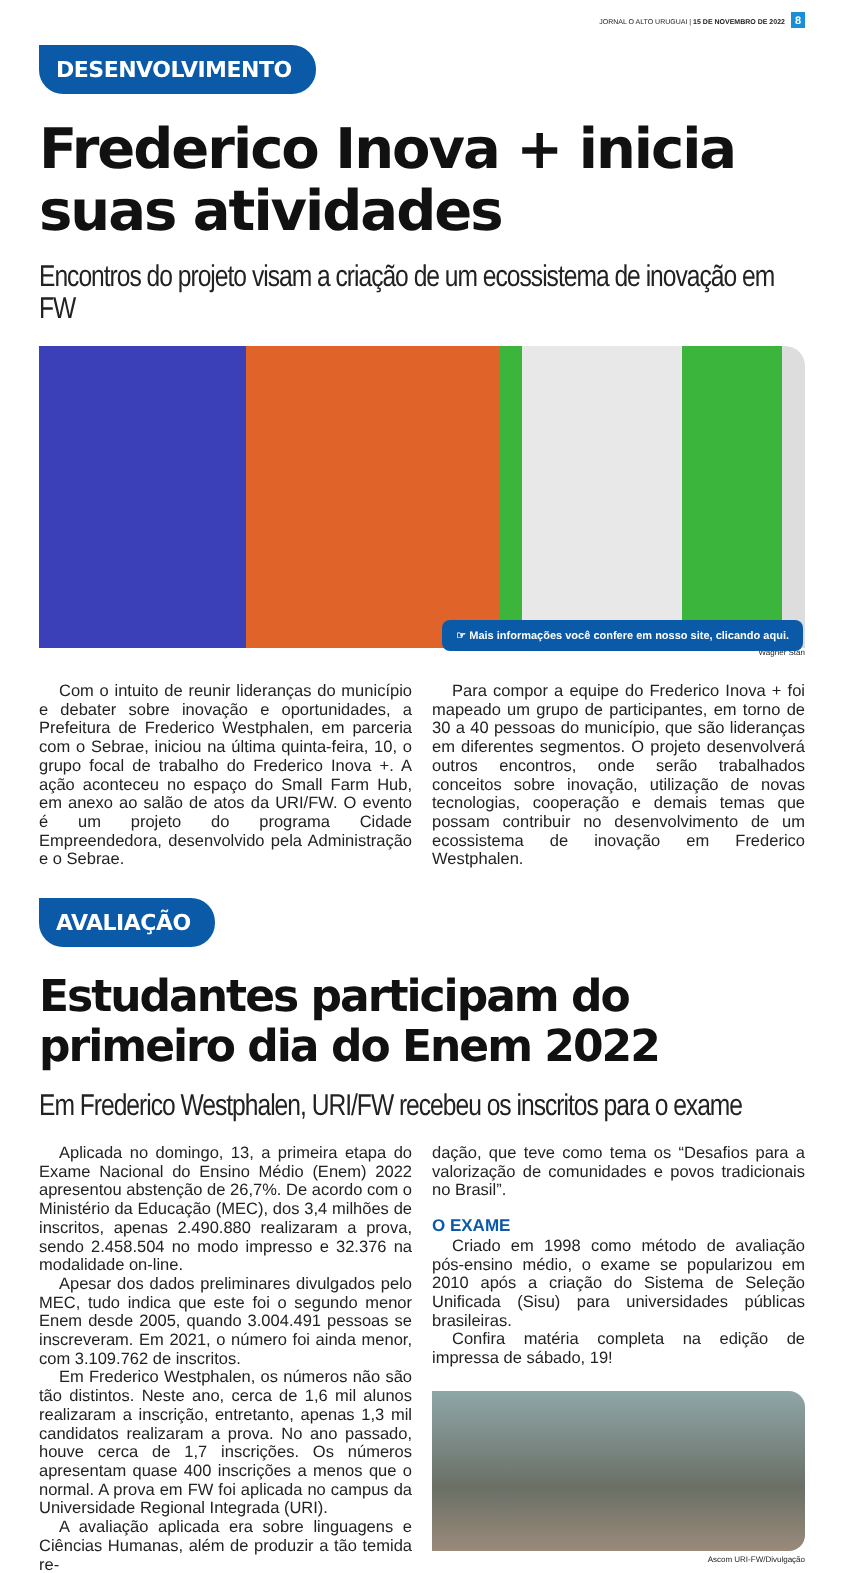JORNAL O ALTO URUGUAI | 15 DE NOVEMBRO DE 2022 8
DESENVOLVIMENTO
Frederico Inova + inicia suas atividades
Encontros do projeto visam a criação de um ecossistema de inovação em FW
☞ Mais informações você confere em nosso site, clicando aqui.
Wagner Stan
Com o intuito de reunir lideranças do município e debater sobre inovação e oportunidades, a Prefeitura de Frederico Westphalen, em parceria com o Sebrae, iniciou na última quinta-feira, 10, o grupo focal de trabalho do Frederico Inova +. A ação aconteceu no espaço do Small Farm Hub, em anexo ao salão de atos da URI/FW. O evento é um projeto do programa Cidade Empreendedora, desenvolvido pela Administração e o Sebrae.
Para compor a equipe do Frederico Inova + foi mapeado um grupo de participantes, em torno de 30 a 40 pessoas do município, que são lideranças em diferentes segmentos. O projeto desenvolverá outros encontros, onde serão trabalhados conceitos sobre inovação, utilização de novas tecnologias, cooperação e demais temas que possam contribuir no desenvolvimento de um ecossistema de inovação em Frederico Westphalen.
AVALIAÇÃO
Estudantes participam do primeiro dia do Enem 2022
Em Frederico Westphalen, URI/FW recebeu os inscritos para o exame
Aplicada no domingo, 13, a primeira etapa do Exame Nacional do Ensino Médio (Enem) 2022 apresentou abstenção de 26,7%. De acordo com o Ministério da Educação (MEC), dos 3,4 milhões de inscritos, apenas 2.490.880 realizaram a prova, sendo 2.458.504 no modo impresso e 32.376 na modalidade on-line.
Apesar dos dados preliminares divulgados pelo MEC, tudo indica que este foi o segundo menor Enem desde 2005, quando 3.004.491 pessoas se inscreveram. Em 2021, o número foi ainda menor, com 3.109.762 de inscritos.
Em Frederico Westphalen, os números não são tão distintos. Neste ano, cerca de 1,6 mil alunos realizaram a inscrição, entretanto, apenas 1,3 mil candidatos realizaram a prova. No ano passado, houve cerca de 1,7 inscrições. Os números apresentam quase 400 inscrições a menos que o normal. A prova em FW foi aplicada no campus da Universidade Regional Integrada (URI).
A avaliação aplicada era sobre linguagens e Ciências Humanas, além de produzir a tão temida re-
dação, que teve como tema os “Desafios para a valorização de comunidades e povos tradicionais no Brasil”.
O EXAME
Criado em 1998 como método de avaliação pós-ensino médio, o exame se popularizou em 2010 após a criação do Sistema de Seleção Unificada (Sisu) para universidades públicas brasileiras.
Confira matéria completa na edição de impressa de sábado, 19!
Ascom URI-FW/Divulgação